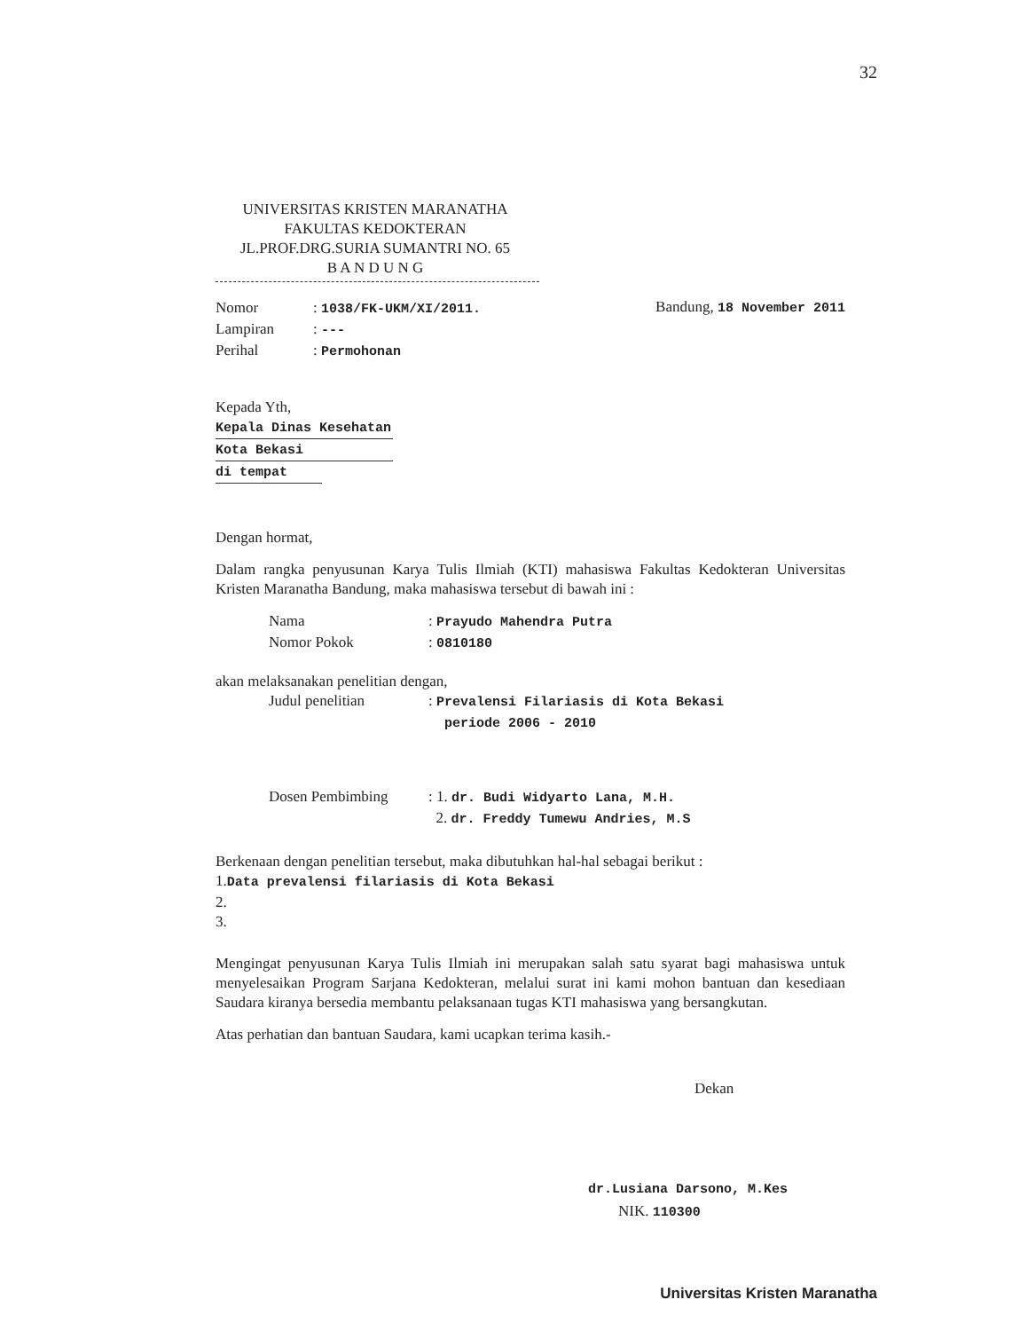32
UNIVERSITAS KRISTEN MARANATHA
FAKULTAS KEDOKTERAN
JL.PROF.DRG.SURIA SUMANTRI NO. 65
B A N D U N G
Nomor: 1038/FK-UKM/XI/2011.
Lampiran: ---
Perihal: Permohonan
Bandung, 18 November 2011
Kepada Yth,
Kepala Dinas Kesehatan
Kota Bekasi
di tempat
Dengan hormat,
Dalam rangka penyusunan Karya Tulis Ilmiah (KTI) mahasiswa Fakultas Kedokteran Universitas Kristen Maranatha Bandung, maka mahasiswa tersebut di bawah ini :
Nama: Prayudo Mahendra Putra
Nomor Pokok: 0810180
akan melaksanakan penelitian dengan,
Judul penelitian: Prevalensi Filariasis di Kota Bekasi
periode 2006 - 2010
Dosen Pembimbing: 1. dr. Budi Widyarto Lana, M.H.
2. dr. Freddy Tumewu Andries, M.S
Berkenaan dengan penelitian tersebut, maka dibutuhkan hal-hal sebagai berikut :
1.Data prevalensi filariasis di Kota Bekasi
2.
3.
Mengingat penyusunan Karya Tulis Ilmiah ini merupakan salah satu syarat bagi mahasiswa untuk menyelesaikan Program Sarjana Kedokteran, melalui surat ini kami mohon bantuan dan kesediaan Saudara kiranya bersedia membantu pelaksanaan tugas KTI mahasiswa yang bersangkutan.
Atas perhatian dan bantuan Saudara, kami ucapkan terima kasih.-
Dekan
dr.Lusiana Darsono, M.Kes
NIK. 110300
Universitas Kristen Maranatha